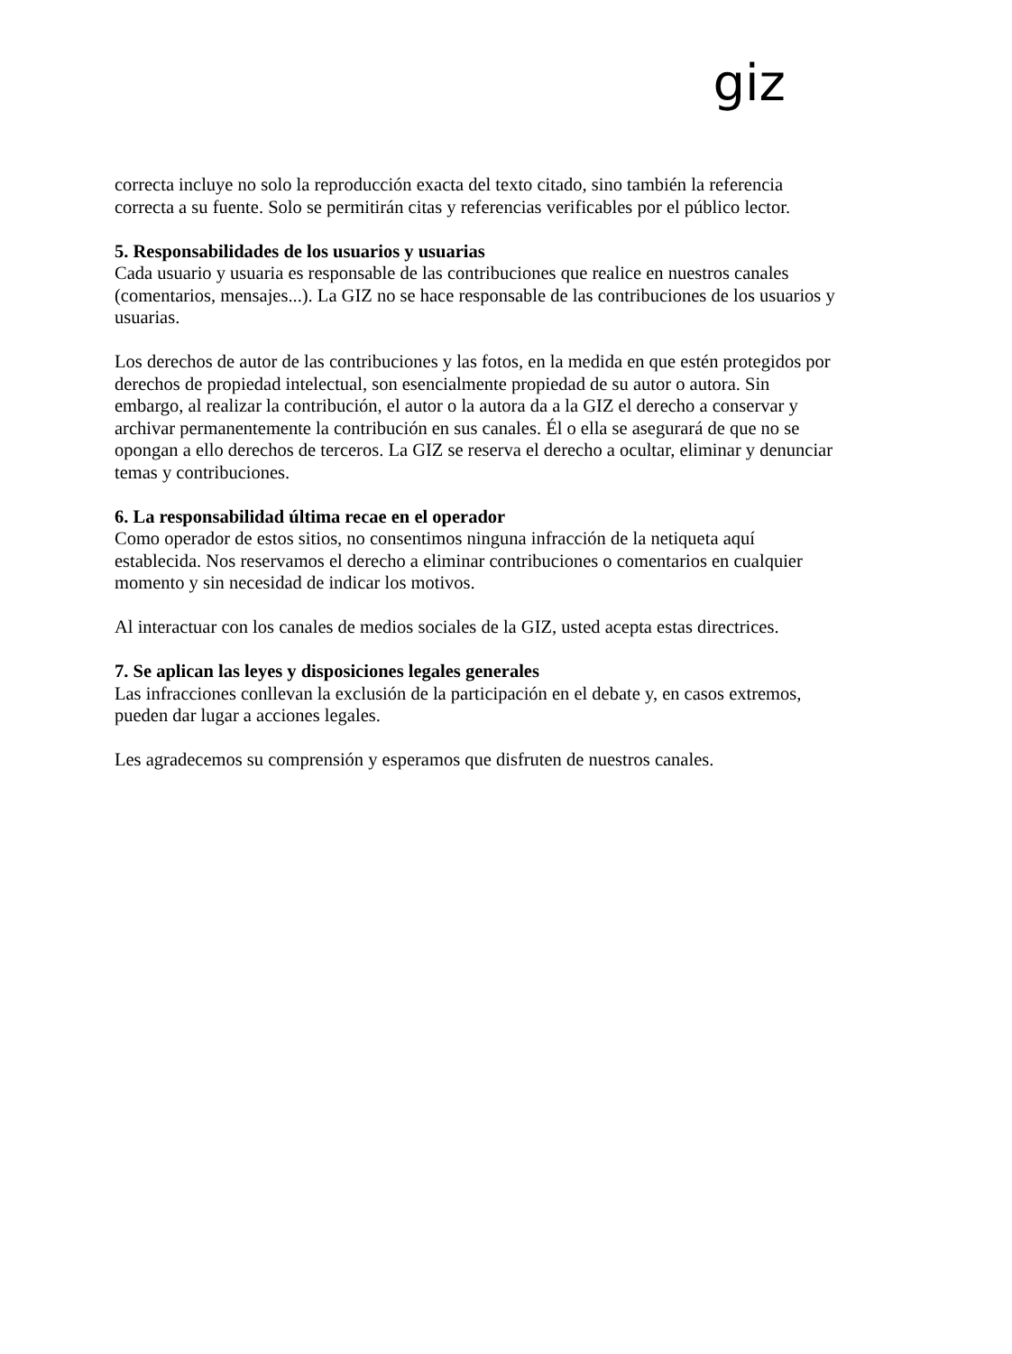giz
correcta incluye no solo la reproducción exacta del texto citado, sino también la referencia correcta a su fuente. Solo se permitirán citas y referencias verificables por el público lector.
5. Responsabilidades de los usuarios y usuarias
Cada usuario y usuaria es responsable de las contribuciones que realice en nuestros canales (comentarios, mensajes...). La GIZ no se hace responsable de las contribuciones de los usuarios y usuarias.
Los derechos de autor de las contribuciones y las fotos, en la medida en que estén protegidos por derechos de propiedad intelectual, son esencialmente propiedad de su autor o autora. Sin embargo, al realizar la contribución, el autor o la autora da a la GIZ el derecho a conservar y archivar permanentemente la contribución en sus canales. Él o ella se asegurará de que no se opongan a ello derechos de terceros. La GIZ se reserva el derecho a ocultar, eliminar y denunciar temas y contribuciones.
6. La responsabilidad última recae en el operador
Como operador de estos sitios, no consentimos ninguna infracción de la netiqueta aquí establecida. Nos reservamos el derecho a eliminar contribuciones o comentarios en cualquier momento y sin necesidad de indicar los motivos.
Al interactuar con los canales de medios sociales de la GIZ, usted acepta estas directrices.
7. Se aplican las leyes y disposiciones legales generales
Las infracciones conllevan la exclusión de la participación en el debate y, en casos extremos, pueden dar lugar a acciones legales.
Les agradecemos su comprensión y esperamos que disfruten de nuestros canales.